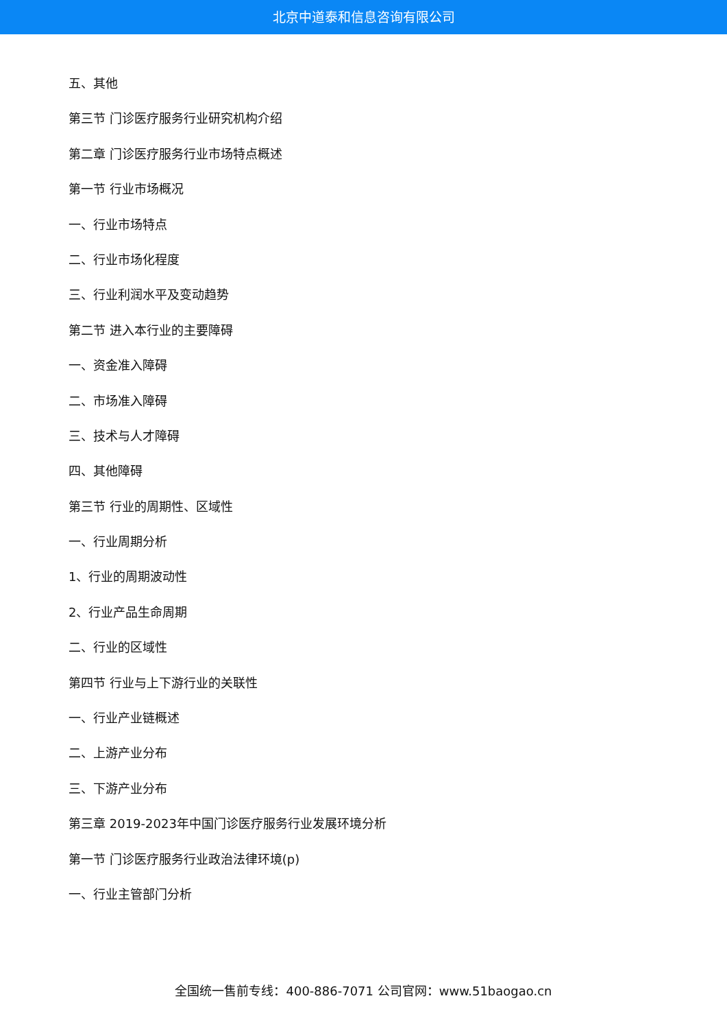北京中道泰和信息咨询有限公司
五、其他
第三节 门诊医疗服务行业研究机构介绍
第二章 门诊医疗服务行业市场特点概述
第一节 行业市场概况
一、行业市场特点
二、行业市场化程度
三、行业利润水平及变动趋势
第二节 进入本行业的主要障碍
一、资金准入障碍
二、市场准入障碍
三、技术与人才障碍
四、其他障碍
第三节 行业的周期性、区域性
一、行业周期分析
1、行业的周期波动性
2、行业产品生命周期
二、行业的区域性
第四节 行业与上下游行业的关联性
一、行业产业链概述
二、上游产业分布
三、下游产业分布
第三章 2019-2023年中国门诊医疗服务行业发展环境分析
第一节 门诊医疗服务行业政治法律环境(p)
一、行业主管部门分析
全国统一售前专线：400-886-7071 公司官网：www.51baogao.cn